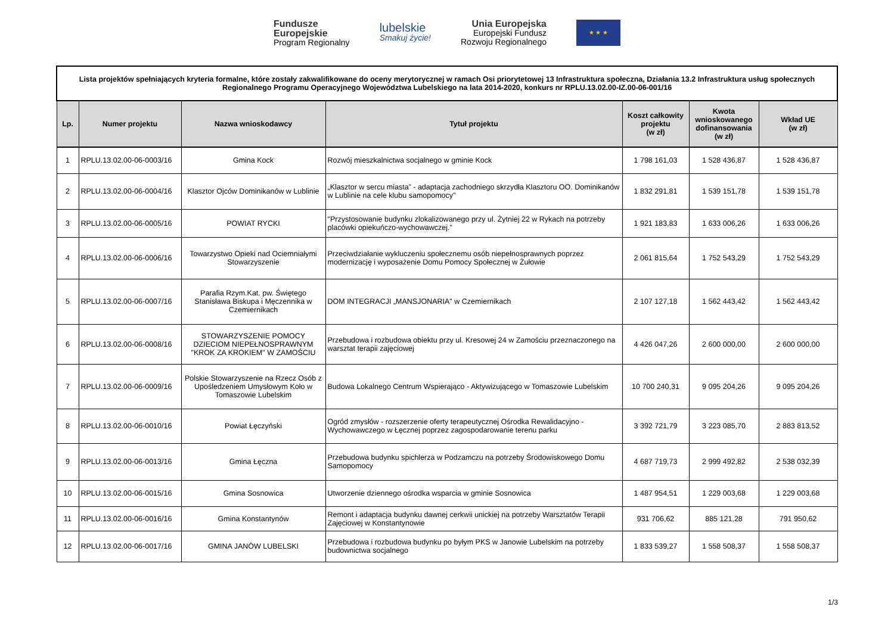Fundusze
Europejskie
Program Regionalny
lubelskie
Smakuj życie!
Unia Europejska
Europejski Fundusz
Rozwoju Regionalnego
★ ★ ★
| Lista projektów spełniających kryteria formalne, które zostały zakwalifikowane do oceny merytorycznej w ramach Osi priorytetowej 13 Infrastruktura społeczna, Działania 13.2 Infrastruktura usług społecznych Regionalnego Programu Operacyjnego Województwa Lubelskiego na lata 2014-2020, konkurs nr RPLU.13.02.00-IZ.00-06-001/16 | | | | | | |
| Lp. | Numer projektu | Nazwa wnioskodawcy | Tytuł projektu | Koszt całkowity projektu (w zł) | Kwota wnioskowanego dofinansowania (w zł) | Wkład UE (w zł) |
| 1 | RPLU.13.02.00-06-0003/16 | Gmina Kock | Rozwój mieszkalnictwa socjalnego w gminie Kock | 1 798 161,03 | 1 528 436,87 | 1 528 436,87 |
| 2 | RPLU.13.02.00-06-0004/16 | Klasztor Ojców Dominikanów w Lublinie | „Klasztor w sercu miasta” - adaptacja zachodniego skrzydła Klasztoru OO. Dominikanów w Lublinie na cele klubu samopomocy" | 1 832 291,81 | 1 539 151,78 | 1 539 151,78 |
| 3 | RPLU.13.02.00-06-0005/16 | POWIAT RYCKI | "Przystosowanie budynku zlokalizowanego przy ul. Żytniej 22 w Rykach na potrzeby placówki opiekuńczo-wychowawczej." | 1 921 183,83 | 1 633 006,26 | 1 633 006,26 |
| 4 | RPLU.13.02.00-06-0006/16 | Towarzystwo Opieki nad Ociemniałymi Stowarzyszenie | Przeciwdziałanie wykluczeniu społecznemu osób niepełnosprawnych poprzez modernizację i wyposażenie Domu Pomocy Społecznej w Żułowie | 2 061 815,64 | 1 752 543,29 | 1 752 543,29 |
| 5 | RPLU.13.02.00-06-0007/16 | Parafia Rzym.Kat. pw. Świętego Stanisława Biskupa i Męczennika w Czemiernikach | DOM INTEGRACJI „MANSJONARIA" w Czemiernikach | 2 107 127,18 | 1 562 443,42 | 1 562 443,42 |
| 6 | RPLU.13.02.00-06-0008/16 | STOWARZYSZENIE POMOCY DZIECIOM NIEPEŁNOSPRAWNYM "KROK ZA KROKIEM" W ZAMOŚCIU | Przebudowa i rozbudowa obiektu przy ul. Kresowej 24 w Zamościu przeznaczonego na warsztat terapii zajęciowej | 4 426 047,26 | 2 600 000,00 | 2 600 000,00 |
| 7 | RPLU.13.02.00-06-0009/16 | Polskie Stowarzyszenie na Rzecz Osób z Upośledzeniem Umysłowym Koło w Tomaszowie Lubelskim | Budowa Lokalnego Centrum Wspierająco - Aktywizującego w Tomaszowie Lubelskim | 10 700 240,31 | 9 095 204,26 | 9 095 204,26 |
| 8 | RPLU.13.02.00-06-0010/16 | Powiat Łęczyński | Ogród zmysłów - rozszerzenie oferty terapeutycznej Ośrodka Rewalidacyjno - Wychowawczego w Łęcznej poprzez zagospodarowanie terenu parku | 3 392 721,79 | 3 223 085,70 | 2 883 813,52 |
| 9 | RPLU.13.02.00-06-0013/16 | Gmina Łęczna | Przebudowa budynku spichlerza w Podzamczu na potrzeby Środowiskowego Domu Samopomocy | 4 687 719,73 | 2 999 492,82 | 2 538 032,39 |
| 10 | RPLU.13.02.00-06-0015/16 | Gmina Sosnowica | Utworzenie dziennego ośrodka wsparcia w gminie Sosnowica | 1 487 954,51 | 1 229 003,68 | 1 229 003,68 |
| 11 | RPLU.13.02.00-06-0016/16 | Gmina Konstantynów | Remont i adaptacja budynku dawnej cerkwii unickiej na potrzeby Warsztatów Terapii Zajęciowej w Konstantynowie | 931 706,62 | 885 121,28 | 791 950,62 |
| 12 | RPLU.13.02.00-06-0017/16 | GMINA JANÓW LUBELSKI | Przebudowa i rozbudowa budynku po byłym PKS w Janowie Lubelskim na potrzeby budownictwa socjalnego | 1 833 539,27 | 1 558 508,37 | 1 558 508,37 |
1/3